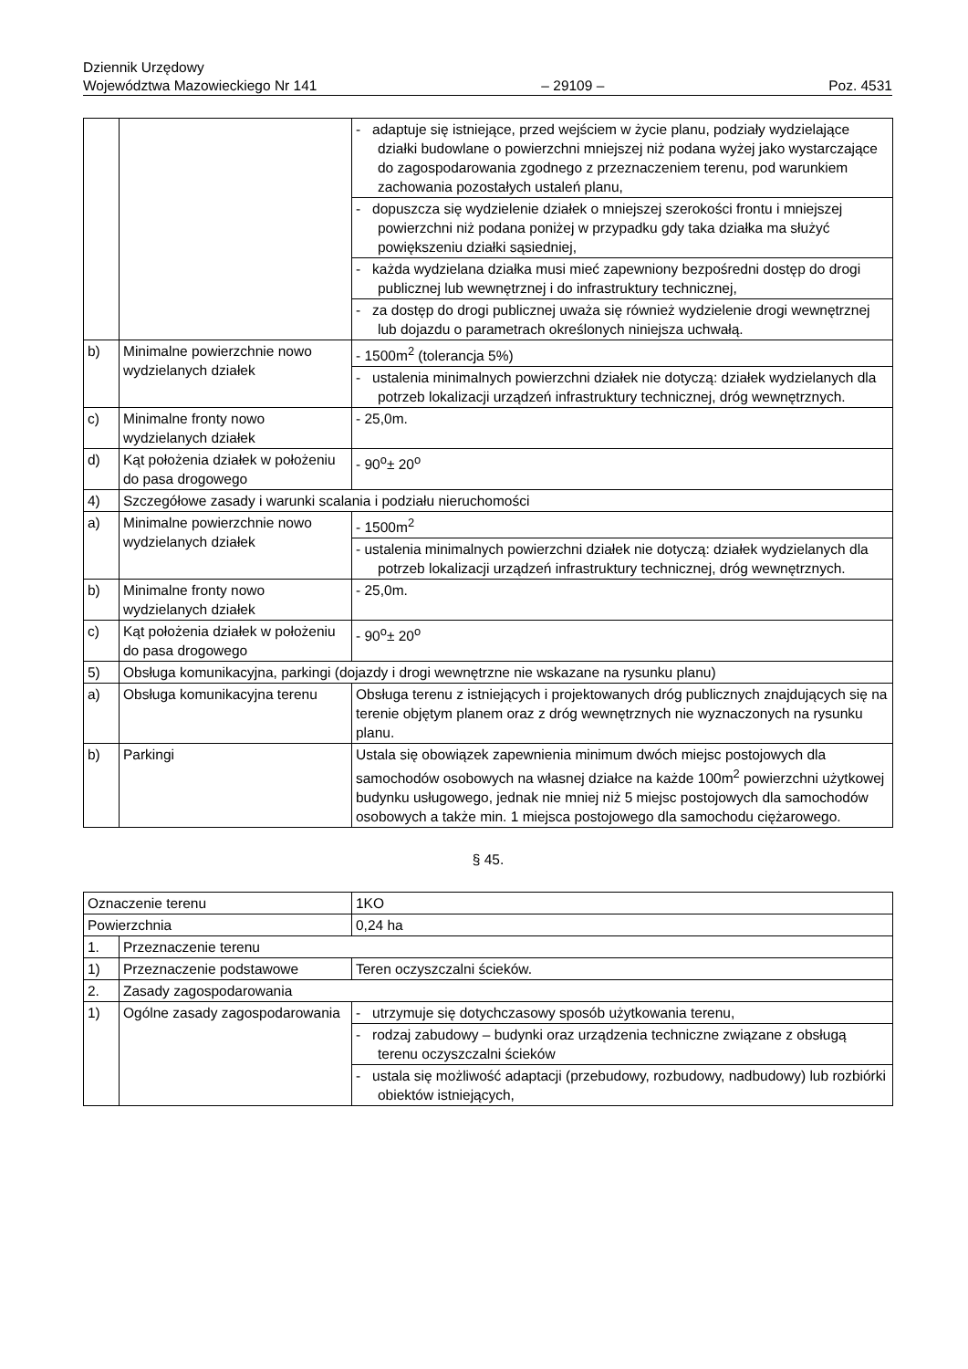Dziennik Urzędowy
Województwa Mazowieckiego Nr 141 – 29109 – Poz. 4531
| | | - adaptuje się istniejące, przed wejściem w życie planu, podziały wydzielające działki budowlane o powierzchni mniejszej niż podana wyżej jako wystarczające do zagospodarowania zgodnego z przeznaczeniem terenu, pod warunkiem zachowania pozostałych ustaleń planu, |
| | | - dopuszcza się wydzielenie działek o mniejszej szerokości frontu i mniejszej powierzchni niż podana poniżej w przypadku gdy taka działka ma służyć powiększeniu działki sąsiedniej, |
| | | - każda wydzielana działka musi mieć zapewniony bezpośredni dostęp do drogi publicznej lub wewnętrznej i do infrastruktury technicznej, |
| | | - za dostęp do drogi publicznej uważa się również wydzielenie drogi wewnętrznej lub dojazdu o parametrach określonych niniejsza uchwałą. |
| b) | Minimalne powierzchnie nowo wydzielanych działek | - 1500m<sup>2</sup> (tolerancja 5%) |
| | | - ustalenia minimalnych powierzchni działek nie dotyczą: działek wydzielanych dla potrzeb lokalizacji urządzeń infrastruktury technicznej, dróg wewnętrznych. |
| c) | Minimalne fronty nowo wydzielanych działek | - 25,0m. |
| d) | Kąt położenia działek w położeniu do pasa drogowego | - 90<sup>o</sup>± 20<sup>o</sup> |
| 4) | Szczegółowe zasady i warunki scalania i podziału nieruchomości | |
| a) | Minimalne powierzchnie nowo wydzielanych działek | - 1500m<sup>2</sup> |
| | | - ustalenia minimalnych powierzchni działek nie dotyczą: działek wydzielanych dla potrzeb lokalizacji urządzeń infrastruktury technicznej, dróg wewnętrznych. |
| b) | Minimalne fronty nowo wydzielanych działek | - 25,0m. |
| c) | Kąt położenia działek w położeniu do pasa drogowego | - 90<sup>o</sup>± 20<sup>o</sup> |
| 5) | Obsługa komunikacyjna, parkingi (dojazdy i drogi wewnętrzne nie wskazane na rysunku planu) | |
| a) | Obsługa komunikacyjna terenu | Obsługa terenu z istniejących i projektowanych dróg publicznych znajdujących się na terenie objętym planem oraz z dróg wewnętrznych nie wyznaczonych na rysunku planu. |
| b) | Parkingi | Ustala się obowiązek zapewnienia minimum dwóch miejsc postojowych dla samochodów osobowych na własnej działce na każde 100m<sup>2</sup> powierzchni użytkowej budynku usługowego, jednak nie mniej niż 5 miejsc postojowych dla samochodów osobowych a także min. 1 miejsca postojowego dla samochodu ciężarowego. |
§ 45.
| Oznaczenie terenu | | 1KO |
| Powierzchnia | | 0,24 ha |
| 1. | Przeznaczenie terenu | |
| 1) | Przeznaczenie podstawowe | Teren oczyszczalni ścieków. |
| 2. | Zasady zagospodarowania | |
| 1) | Ogólne zasady zagospodarowania | - utrzymuje się dotychczasowy sposób użytkowania terenu, |
| | | - rodzaj zabudowy – budynki oraz urządzenia techniczne związane z obsługą terenu oczyszczalni ścieków |
| | | - ustala się możliwość adaptacji (przebudowy, rozbudowy, nadbudowy) lub rozbiórki obiektów istniejących, |